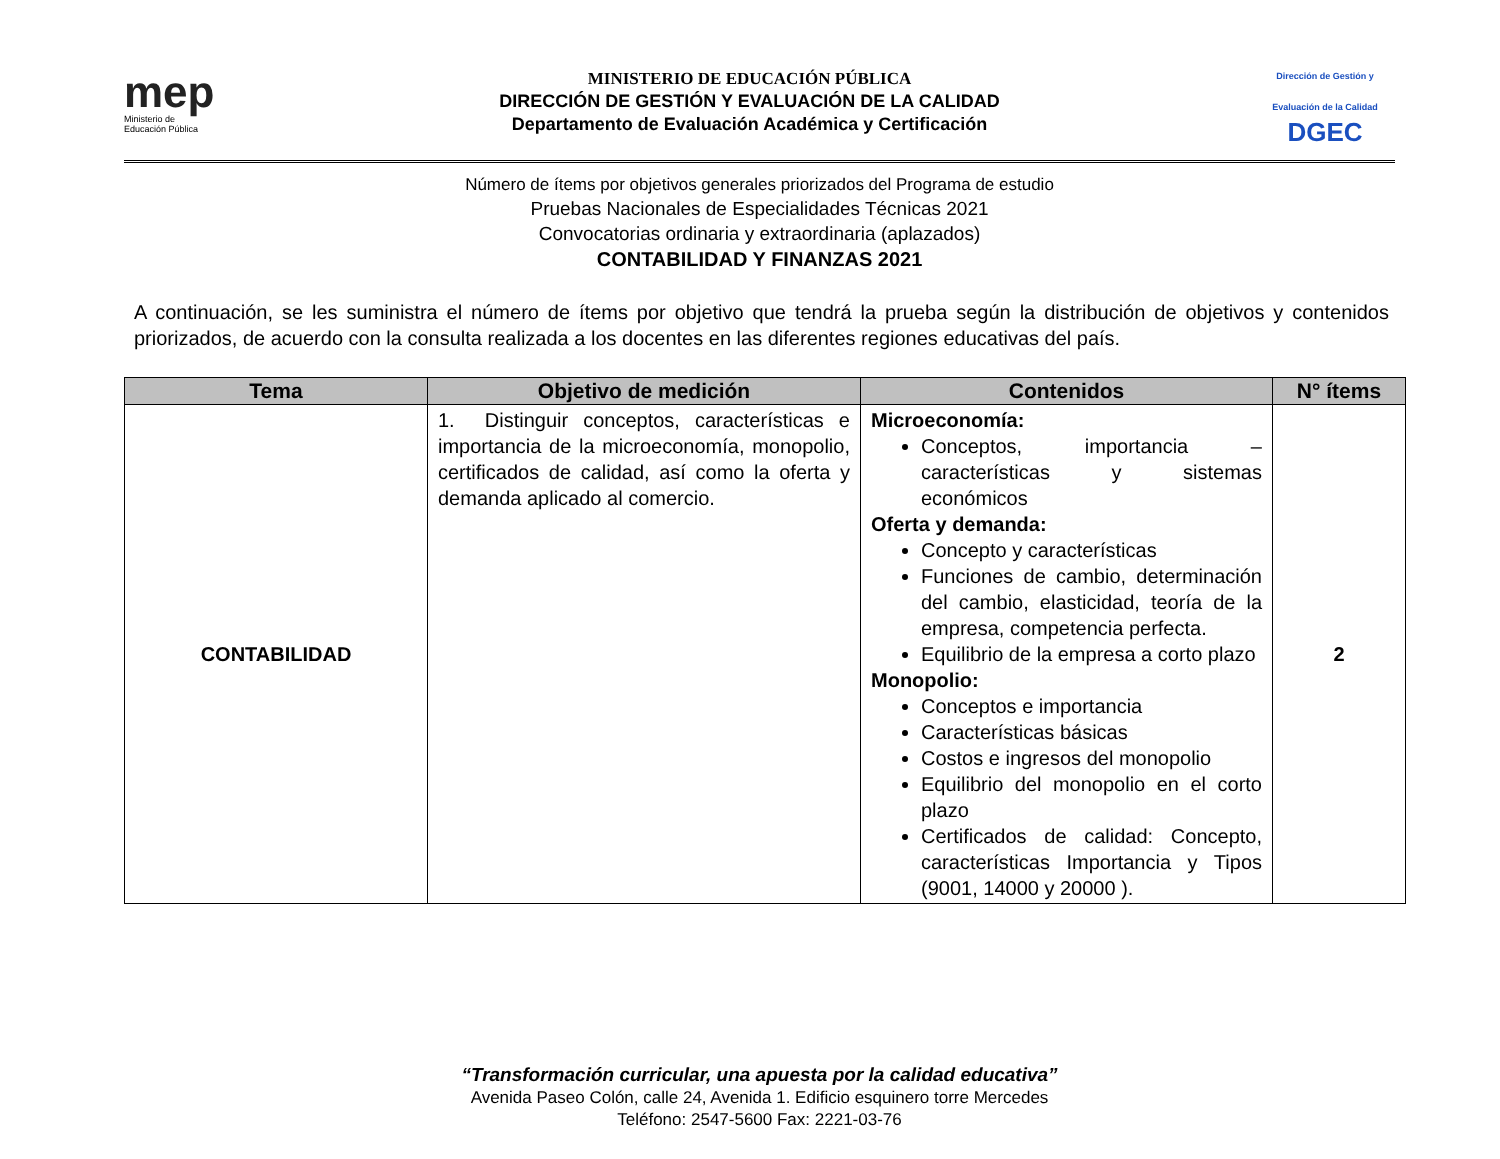mep
Ministerio de
Educación Pública
MINISTERIO DE EDUCACIÓN PÚBLICA
DIRECCIÓN DE GESTIÓN Y EVALUACIÓN DE LA CALIDAD
Departamento de Evaluación Académica y Certificación
Dirección de Gestión y Evaluación de la Calidad
DGEC
Número de ítems por objetivos generales priorizados del Programa de estudio
Pruebas Nacionales de Especialidades Técnicas 2021
Convocatorias ordinaria y extraordinaria (aplazados)
CONTABILIDAD Y FINANZAS 2021
A continuación, se les suministra el número de ítems por objetivo que tendrá la prueba según la distribución de objetivos y contenidos priorizados, de acuerdo con la consulta realizada a los docentes en las diferentes regiones educativas del país.
| Tema | Objetivo de medición | Contenidos | N° ítems |
| --- | --- | --- | --- |
| CONTABILIDAD | 1. Distinguir conceptos, características e importancia de la microeconomía, monopolio, certificados de calidad, así como la oferta y demanda aplicado al comercio. | Microeconomía: Conceptos, importancia – características y sistemas económicos Oferta y demanda: Concepto y características Funciones de cambio, determinación del cambio, elasticidad, teoría de la empresa, competencia perfecta. Equilibrio de la empresa a corto plazo Monopolio: Conceptos e importancia Características básicas Costos e ingresos del monopolio Equilibrio del monopolio en el corto plazo Certificados de calidad: Concepto, características Importancia y Tipos (9001, 14000 y 20000 ). | 2 |
“Transformación curricular, una apuesta por la calidad educativa”
Avenida Paseo Colón, calle 24, Avenida 1. Edificio esquinero torre Mercedes
Teléfono: 2547-5600 Fax: 2221-03-76